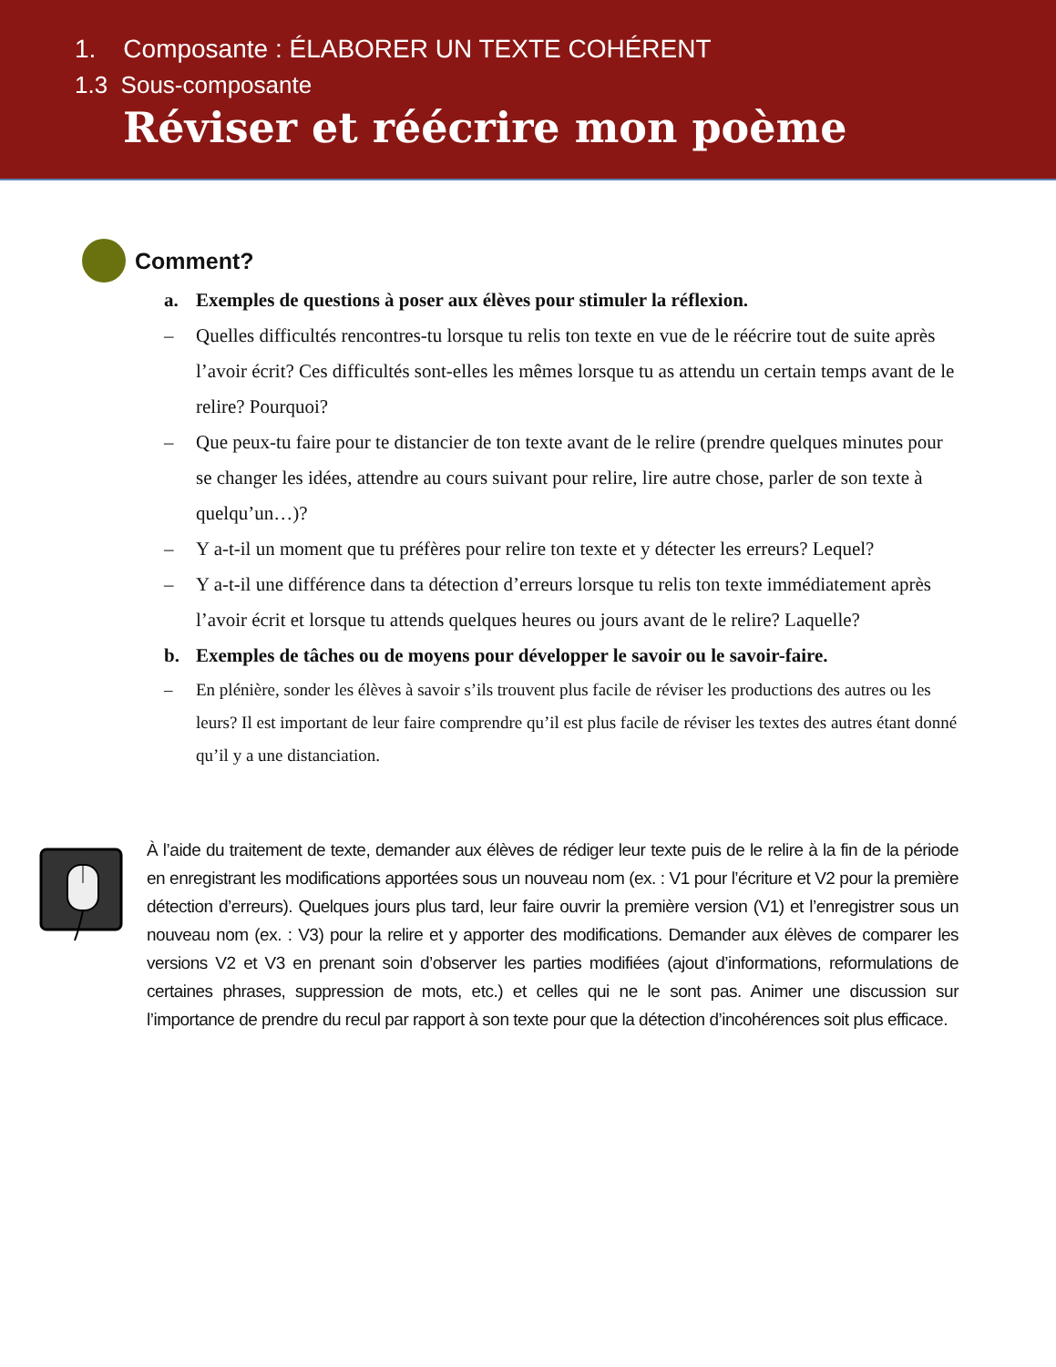1. Composante : ÉLABORER UN TEXTE COHÉRENT
1.3 Sous-composante
Réviser et réécrire mon poème
Comment?
a. Exemples de questions à poser aux élèves pour stimuler la réflexion.
– Quelles difficultés rencontres-tu lorsque tu relis ton texte en vue de le réécrire tout de suite après l’avoir écrit? Ces difficultés sont-elles les mêmes lorsque tu as attendu un certain temps avant de le relire? Pourquoi?
– Que peux-tu faire pour te distancier de ton texte avant de le relire (prendre quelques minutes pour se changer les idées, attendre au cours suivant pour relire, lire autre chose, parler de son texte à quelqu’un…)?
– Y a-t-il un moment que tu préfères pour relire ton texte et y détecter les erreurs? Lequel?
– Y a-t-il une différence dans ta détection d’erreurs lorsque tu relis ton texte immédiatement après l’avoir écrit et lorsque tu attends quelques heures ou jours avant de le relire? Laquelle?
b. Exemples de tâches ou de moyens pour développer le savoir ou le savoir-faire.
– En plénière, sonder les élèves à savoir s’ils trouvent plus facile de réviser les productions des autres ou les leurs? Il est important de leur faire comprendre qu’il est plus facile de réviser les textes des autres étant donné qu’il y a une distanciation.
À l’aide du traitement de texte, demander aux élèves de rédiger leur texte puis de le relire à la fin de la période en enregistrant les modifications apportées sous un nouveau nom (ex. : V1 pour l’écriture et V2 pour la première détection d’erreurs). Quelques jours plus tard, leur faire ouvrir la première version (V1) et l’enregistrer sous un nouveau nom (ex. : V3) pour la relire et y apporter des modifications. Demander aux élèves de comparer les versions V2 et V3 en prenant soin d’observer les parties modifiées (ajout d’informations, reformulations de certaines phrases, suppression de mots, etc.) et celles qui ne le sont pas. Animer une discussion sur l’importance de prendre du recul par rapport à son texte pour que la détection d’incohérences soit plus efficace.